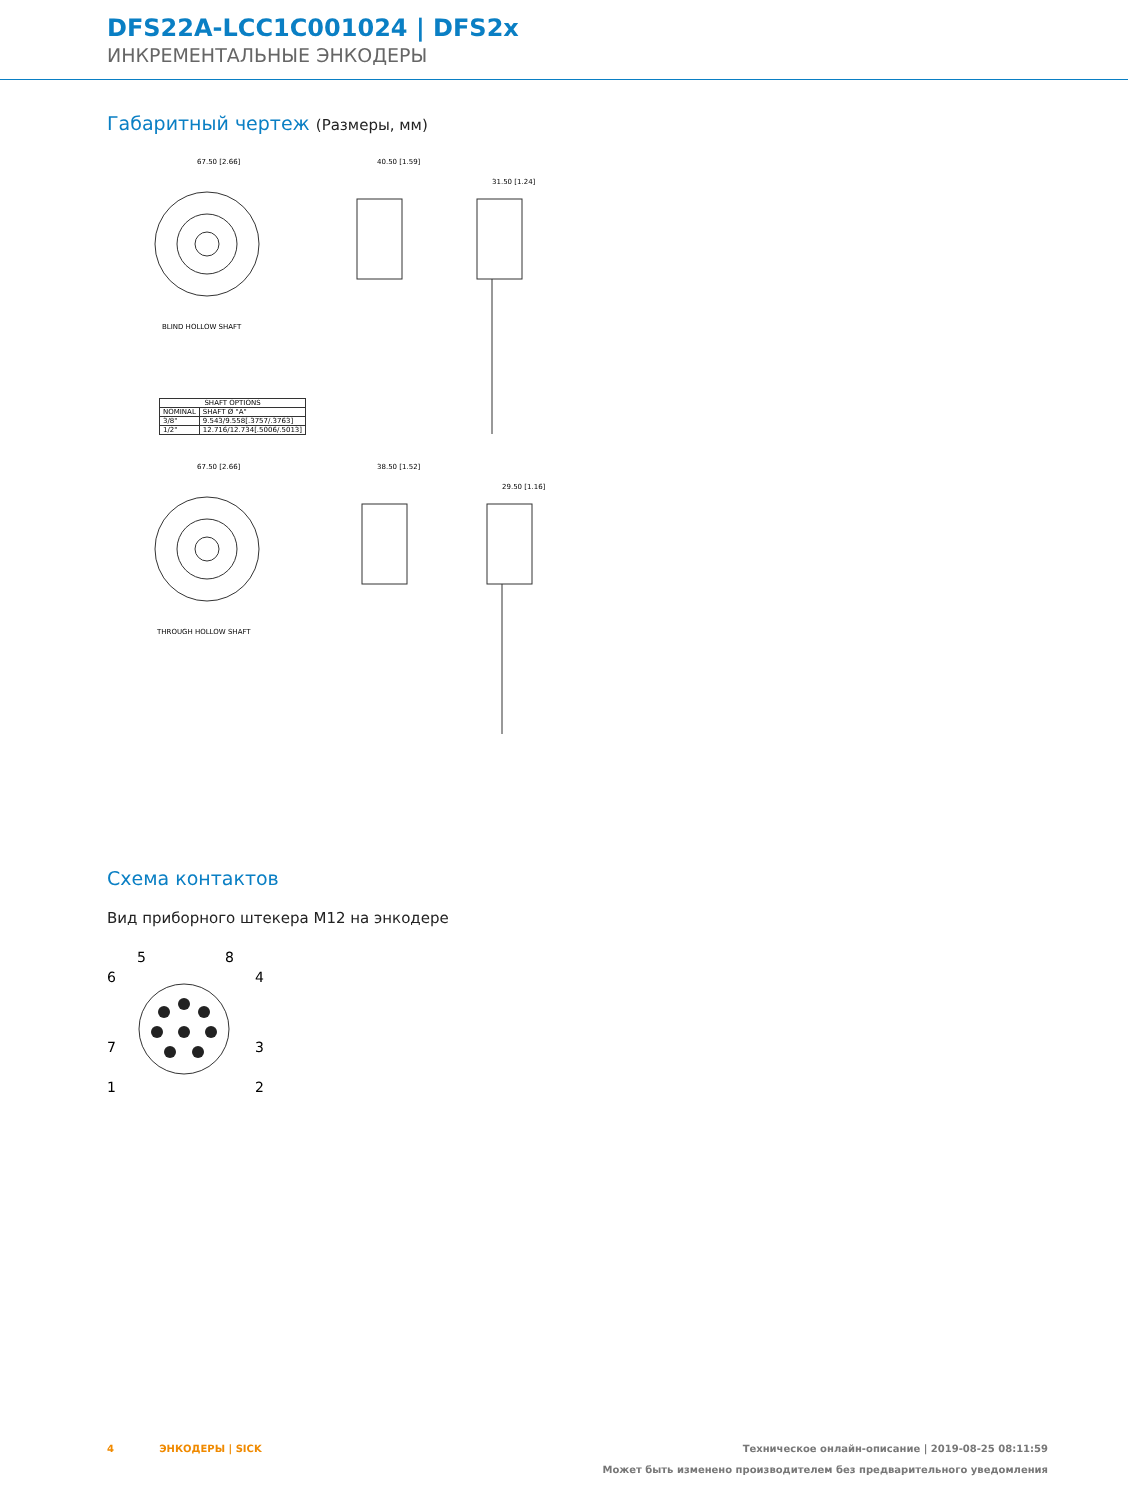DFS22A-LCC1C001024 | DFS2x
ИНКРЕМЕНТАЛЬНЫЕ ЭНКОДЕРЫ
Габаритный чертеж (Размеры, мм)
67.50 [2.66]
40.50 [1.59]
31.50 [1.24]
BLIND HOLLOW SHAFT
67.50 [2.66]
38.50 [1.52]
29.50 [1.16]
THROUGH HOLLOW SHAFT
| SHAFT OPTIONS | |
| --- | --- |
| NOMINAL | SHAFT Ø "A" |
| 3/8" | 9.543/9.558[.3757/.3763] |
| 1/2" | 12.716/12.734[.5006/.5013] |
Схема контактов
Вид приборного штекера M12 на энкодере
5
8
6
4
7
3
1
2
4 ЭНКОДЕРЫ | SICK Техническое онлайн-описание | 2019-08-25 08:11:59
Может быть изменено производителем без предварительного уведомления